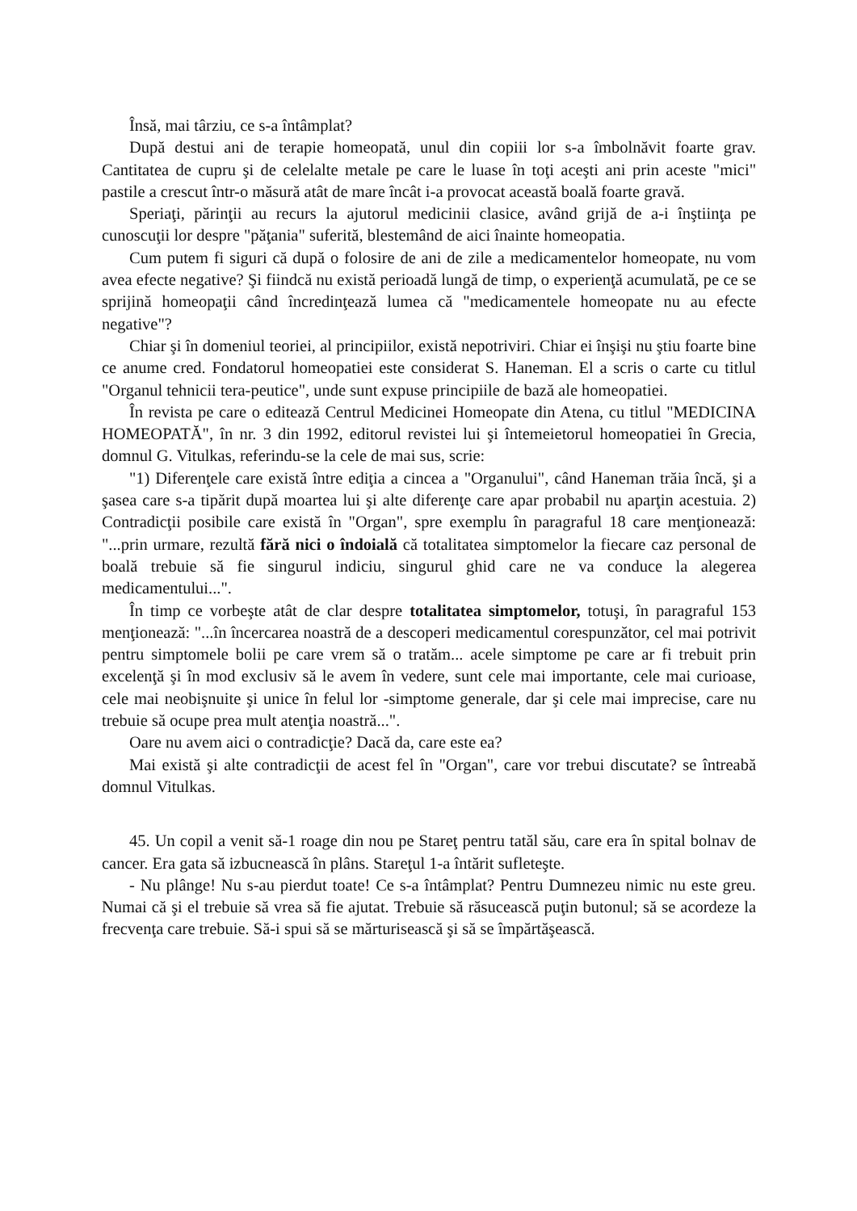Însă, mai târziu, ce s-a întâmplat?
După destui ani de terapie homeopată, unul din copiii lor s-a îmbolnăvit foarte grav. Cantitatea de cupru şi de celelalte metale pe care le luase în toţi aceşti ani prin aceste "mici" pastile a crescut într-o măsură atât de mare încât i-a provocat această boală foarte gravă.
Speriaţi, părinţii au recurs la ajutorul medicinii clasice, având grijă de a-i înştiinţa pe cunoscuţii lor despre "păţania" suferită, blestemând de aici înainte homeopatia.
Cum putem fi siguri că după o folosire de ani de zile a medicamentelor homeopate, nu vom avea efecte negative? Şi fiindcă nu există perioadă lungă de timp, o experienţă acumulată, pe ce se sprijină homeopaţii când încredinţează lumea că "medicamentele homeopate nu au efecte negative"?
Chiar şi în domeniul teoriei, al principiilor, există nepotriviri. Chiar ei înşişi nu ştiu foarte bine ce anume cred. Fondatorul homeopatiei este considerat S. Haneman. El a scris o carte cu titlul "Organul tehnicii tera-peutice", unde sunt expuse principiile de bază ale homeopatiei.
În revista pe care o editează Centrul Medicinei Homeopate din Atena, cu titlul "MEDICINA HOMEOPATĂ", în nr. 3 din 1992, editorul revistei lui şi întemeietorul homeopatiei în Grecia, domnul G. Vitulkas, referindu-se la cele de mai sus, scrie:
"1) Diferenţele care există între ediţia a cincea a "Organului", când Haneman trăia încă, şi a şasea care s-a tipărit după moartea lui şi alte diferenţe care apar probabil nu aparţin acestuia. 2) Contradicţii posibile care există în "Organ", spre exemplu în paragraful 18 care menţionează: "...prin urmare, rezultă fără nici o îndoială că totalitatea simptomelor la fiecare caz personal de boală trebuie să fie singurul indiciu, singurul ghid care ne va conduce la alegerea medicamentului...".
În timp ce vorbeşte atât de clar despre totalitatea simptomelor, totuşi, în paragraful 153 menţionează: "...în încercarea noastră de a descoperi medicamentul corespunzător, cel mai potrivit pentru simptomele bolii pe care vrem să o tratăm... acele simptome pe care ar fi trebuit prin excelenţă şi în mod exclusiv să le avem în vedere, sunt cele mai importante, cele mai curioase, cele mai neobişnuite şi unice în felul lor -simptome generale, dar şi cele mai imprecise, care nu trebuie să ocupe prea mult atenţia noastră...".
Oare nu avem aici o contradicţie? Dacă da, care este ea?
Mai există şi alte contradicţii de acest fel în "Organ", care vor trebui discutate? se întreabă domnul Vitulkas.
45. Un copil a venit să-1 roage din nou pe Stareţ pentru tatăl său, care era în spital bolnav de cancer. Era gata să izbucnească în plâns. Stareţul 1-a întărit sufleteşte.
- Nu plânge! Nu s-au pierdut toate! Ce s-a întâmplat? Pentru Dumnezeu nimic nu este greu. Numai că şi el trebuie să vrea să fie ajutat. Trebuie să răsucească puţin butonul; să se acordeze la frecvenţa care trebuie. Să-i spui să se mărturisească şi să se împărtăşească.